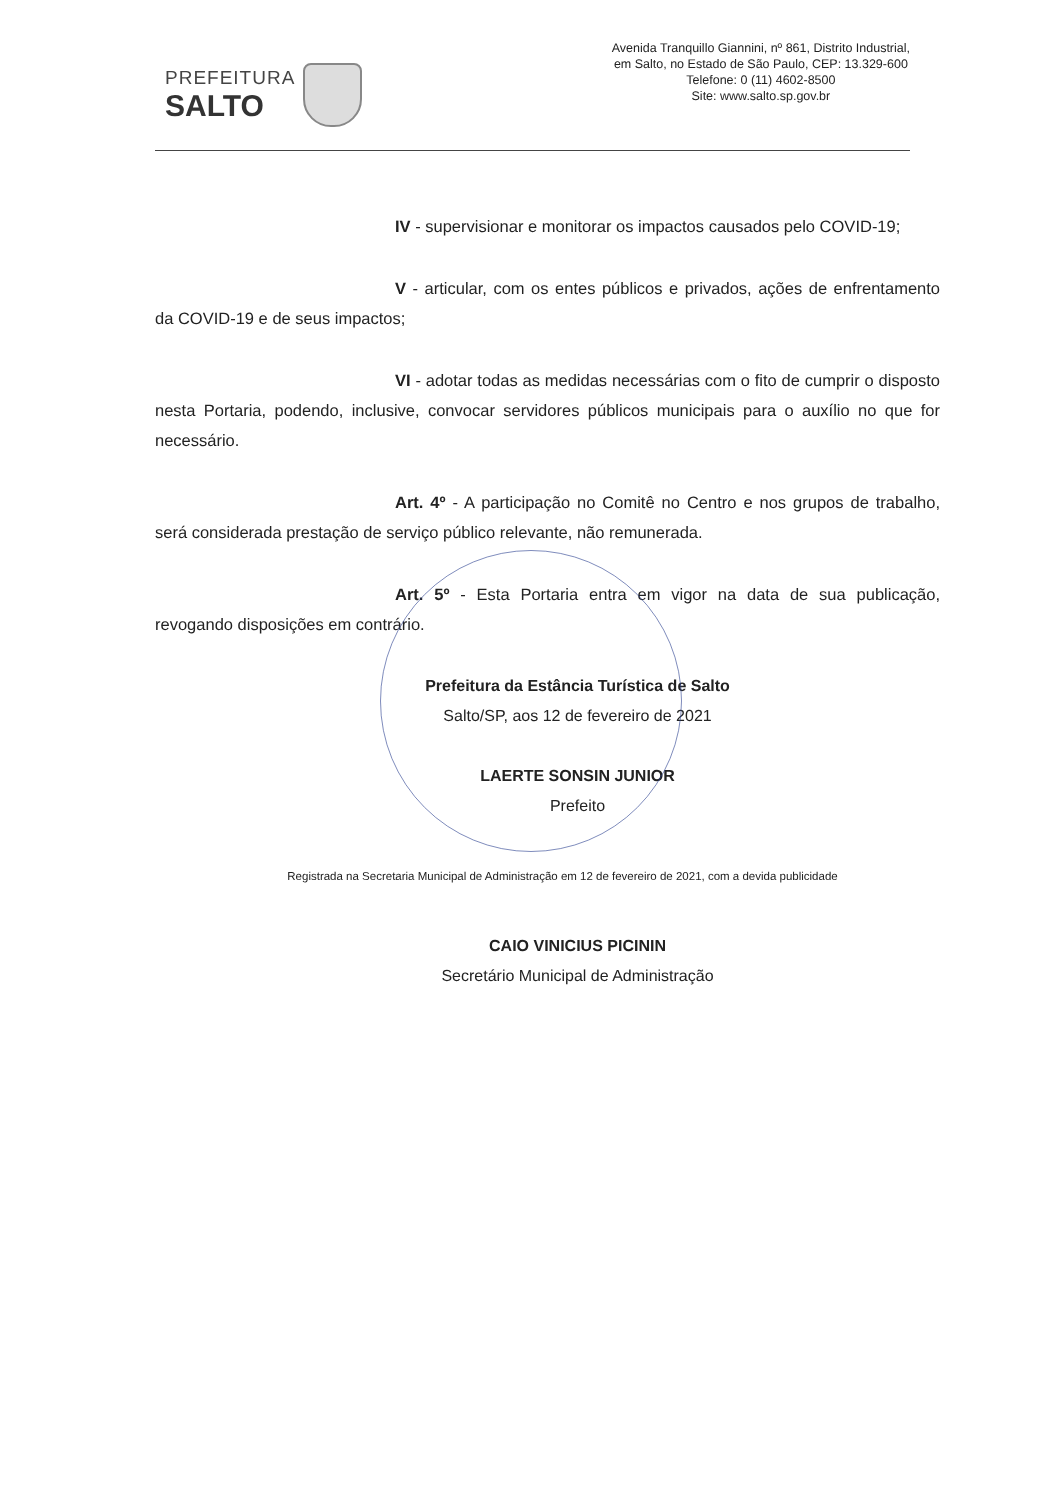PREFEITURA
SALTO
Avenida Tranquillo Giannini, nº 861, Distrito Industrial,
em Salto, no Estado de São Paulo, CEP: 13.329-600
Telefone: 0 (11) 4602-8500
Site: www.salto.sp.gov.br
IV - supervisionar e monitorar os impactos causados pelo COVID-19;
V - articular, com os entes públicos e privados, ações de enfrentamento da COVID-19 e de seus impactos;
VI - adotar todas as medidas necessárias com o fito de cumprir o disposto nesta Portaria, podendo, inclusive, convocar servidores públicos municipais para o auxílio no que for necessário.
Art. 4º - A participação no Comitê no Centro e nos grupos de trabalho, será considerada prestação de serviço público relevante, não remunerada.
Art. 5º - Esta Portaria entra em vigor na data de sua publicação, revogando disposições em contrário.
Prefeitura da Estância Turística de Salto
Salto/SP, aos 12 de fevereiro de 2021
LAERTE SONSIN JUNIOR
Prefeito
Registrada na Secretaria Municipal de Administração em 12 de fevereiro de 2021, com a devida publicidade
CAIO VINICIUS PICININ
Secretário Municipal de Administração